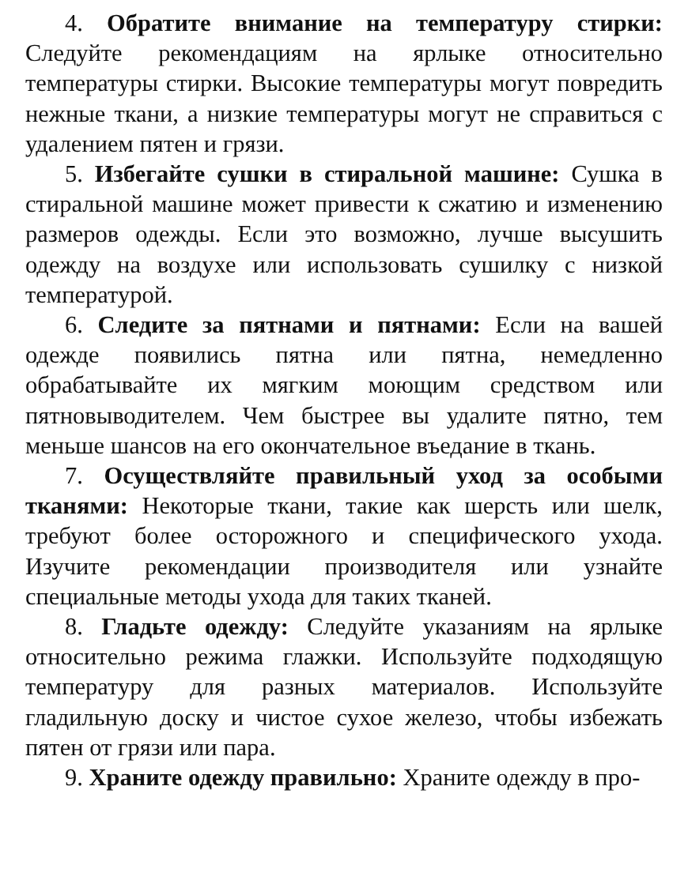4. Обратите внимание на температуру стирки: Следуйте рекомендациям на ярлыке относительно температуры стирки. Высокие температуры могут повредить нежные ткани, а низкие температуры могут не справиться с удалением пятен и грязи.
5. Избегайте сушки в стиральной машине: Сушка в стиральной машине может привести к сжатию и изменению размеров одежды. Если это возможно, лучше высушить одежду на воздухе или использовать сушилку с низкой температурой.
6. Следите за пятнами и пятнами: Если на вашей одежде появились пятна или пятна, немедленно обрабатывайте их мягким моющим средством или пятновыводителем. Чем быстрее вы удалите пятно, тем меньше шансов на его окончательное въедание в ткань.
7. Осуществляйте правильный уход за особыми тканями: Некоторые ткани, такие как шерсть или шелк, требуют более осторожного и специфического ухода. Изучите рекомендации производителя или узнайте специальные методы ухода для таких тканей.
8. Гладьте одежду: Следуйте указаниям на ярлыке относительно режима глажки. Используйте подходящую температуру для разных материалов. Используйте гладильную доску и чистое сухое железо, чтобы избежать пятен от грязи или пара.
9. Храните одежду правильно: Храните одежду в про-